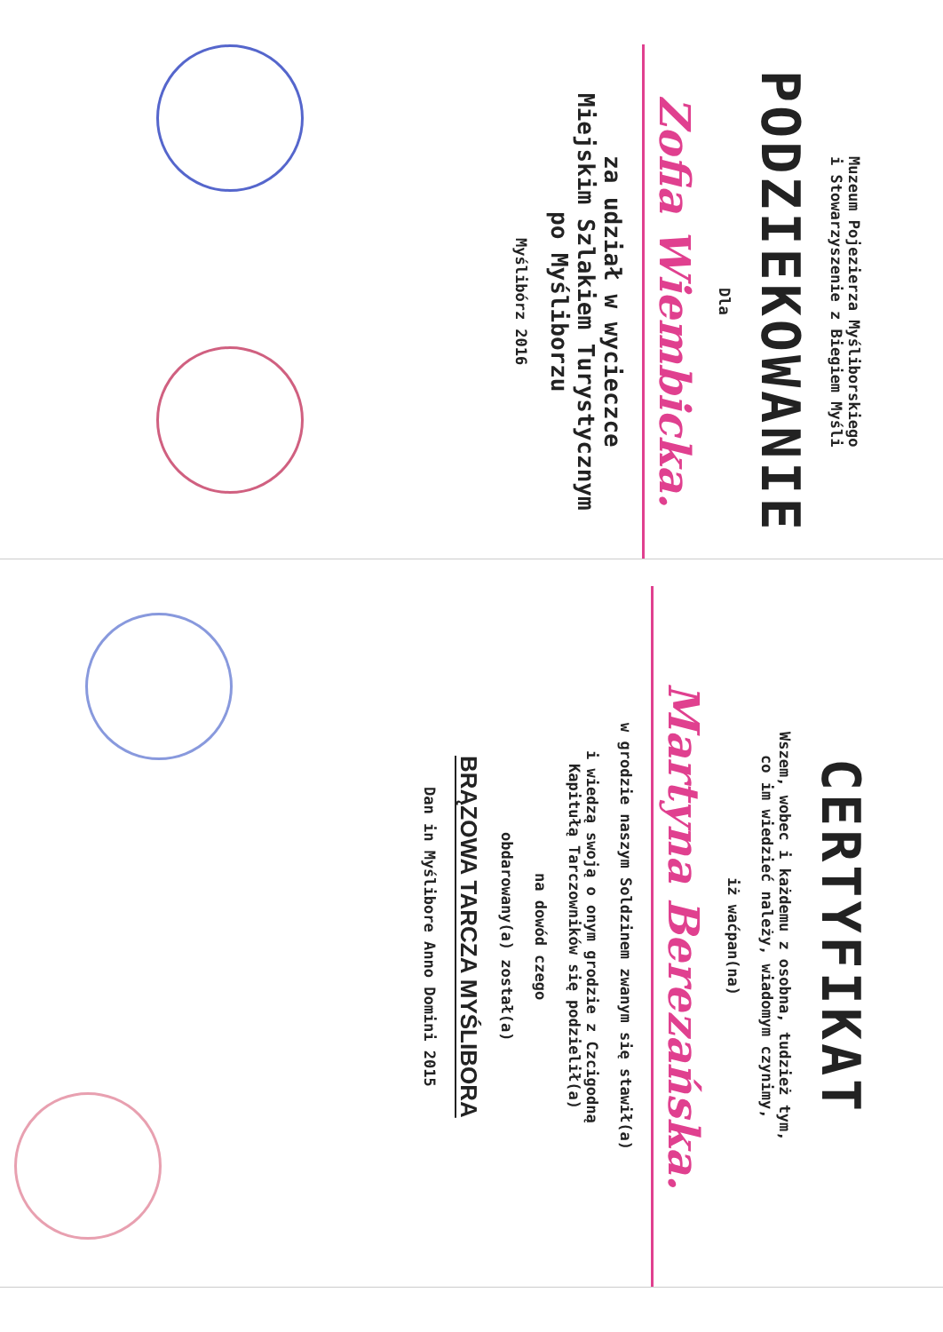Muzeum Pojezierza Myśliborskiego
i Stowarzyszenie z Biegiem Myśli
PODZIEKOWANIE
Dla
Zofia Wiembicka.
za udział w wycieczce
Miejskim Szlakiem Turystycznym
po Myśliborzu
Myślibórz 2016
CERTYFIKAT
Wszem, wobec i każdemu z osobna, tudzież tym,
co im wiedzieć należy, wiadomym czynimy,
iż waćpan(na)
Martyna Berezańska.
w grodzie naszym Soldzinem zwanym się stawił(a)
i wiedzą swoją o onym grodzie z Czcigodną
Kapitułą Tarczowników się podzielił(a)
na dowód czego
obdarowany(a) został(a)
BRĄZOWA TARCZA MYŚLIBORA
Dan in Myślibore Anno Domini 2015